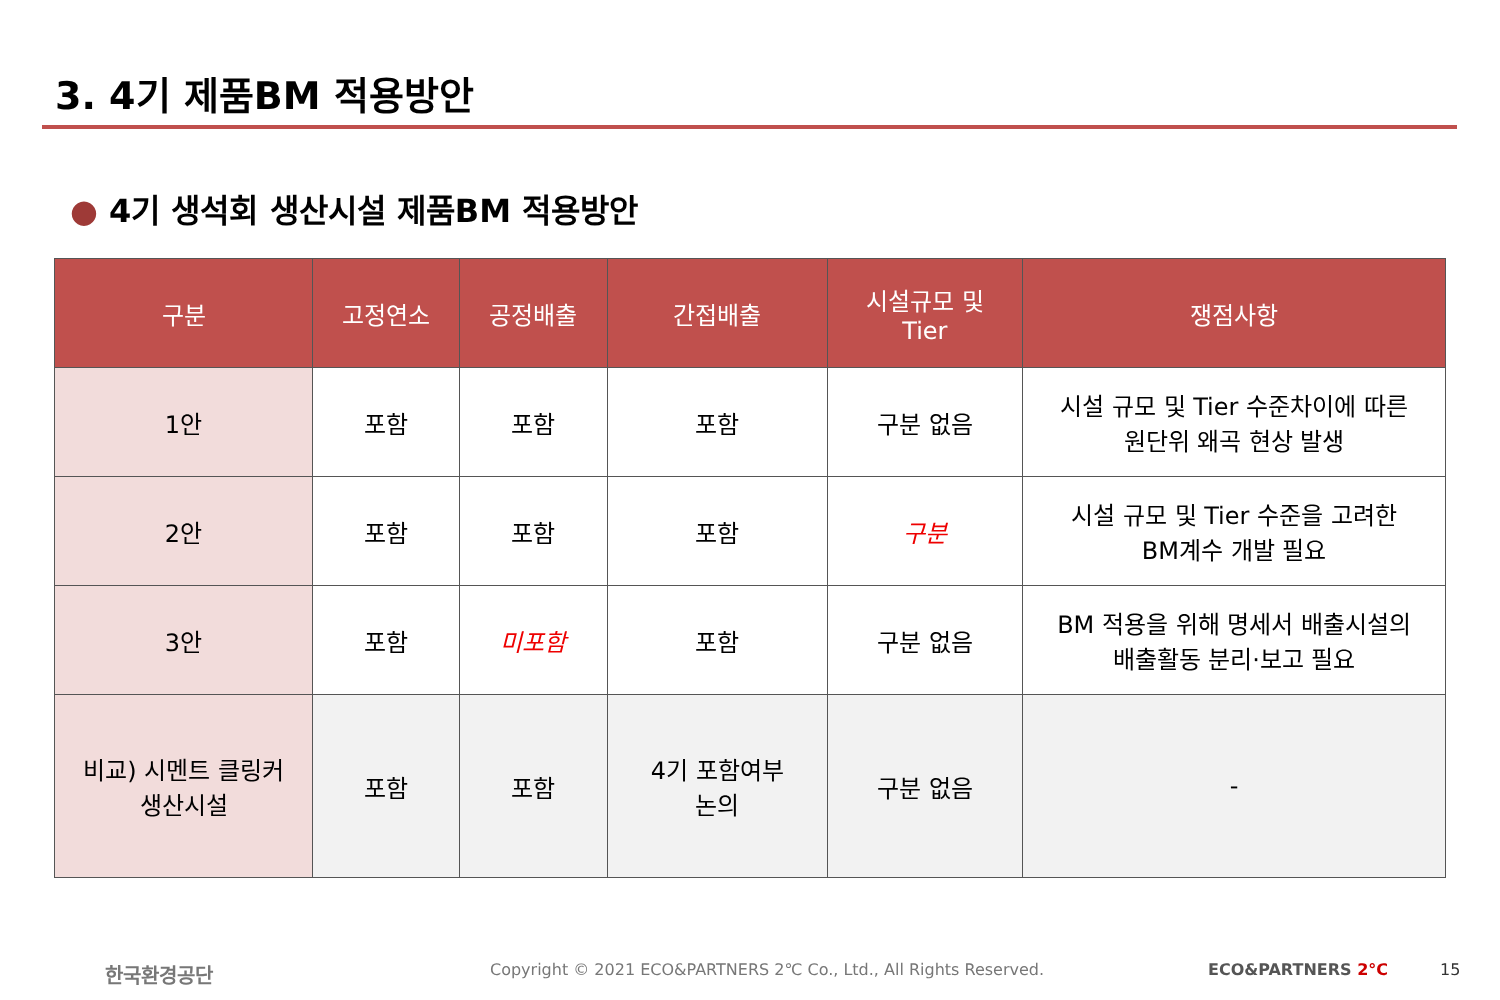3. 4기 제품BM 적용방안
● 4기 생석회 생산시설 제품BM 적용방안
| 구분 | 고정연소 | 공정배출 | 간접배출 | 시설규모 및 Tier | 쟁점사항 |
| --- | --- | --- | --- | --- | --- |
| 1안 | 포함 | 포함 | 포함 | 구분 없음 | 시설 규모 및 Tier 수준차이에 따른 원단위 왜곡 현상 발생 |
| 2안 | 포함 | 포함 | 포함 | 구분 | 시설 규모 및 Tier 수준을 고려한 BM계수 개발 필요 |
| 3안 | 포함 | 미포함 | 포함 | 구분 없음 | BM 적용을 위해 명세서 배출시설의 배출활동 분리·보고 필요 |
| 비교) 시멘트 클링커 생산시설 | 포함 | 포함 | 4기 포함여부 논의 | 구분 없음 | - |
한국환경공단
Copyright © 2021 ECO&PARTNERS 2℃ Co., Ltd., All Rights Reserved.
ECO&PARTNERS 2°C 15